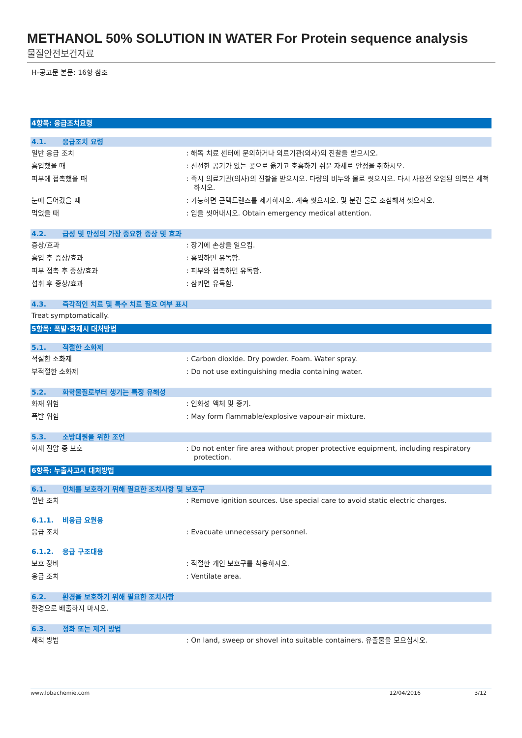METHANOL 50% SOLUTION IN WATER For Protein sequence analysis
물질안전보건자료
H-공고문 본문: 16항 참조
4항목: 응급조치요령
4.1. 응급조치 요령
일반 응급 조치 : 해독 치료 센터에 문의하거나 의료기관(의사)의 진찰을 받으시오.
흡입했을 때 : 신선한 공기가 있는 곳으로 옮기고 호흡하기 쉬운 자세로 안정을 취하시오.
피부에 접촉했을 때 : 즉시 의료기관(의사)의 진찰을 받으시오. 다량의 비누와 물로 씻으시오. 다시 사용전 오염된 의복은 세척하시오.
눈에 들어갔을 때 : 가능하면 콘택트렌즈를 제거하시오. 계속 씻으시오. 몇 분간 물로 조심해서 씻으시오.
먹었을 때 : 입을 씻어내시오. Obtain emergency medical attention.
4.2. 급성 및 만성의 가장 중요한 증상 및 효과
증상/효과 : 장기에 손상을 일으킴.
흡입 후 증상/효과 : 흡입하면 유독함.
피부 접촉 후 증상/효과 : 피부와 접촉하면 유독함.
섭취 후 증상/효과 : 삼키면 유독함.
4.3. 즉각적인 치료 및 특수 치료 필요 여부 표시
Treat symptomatically.
5항목: 폭발·화재시 대처방법
5.1. 적절한 소화제
적절한 소화제 : Carbon dioxide. Dry powder. Foam. Water spray.
부적절한 소화제 : Do not use extinguishing media containing water.
5.2. 화학물질로부터 생기는 특정 유해성
화재 위험 : 인화성 액체 및 증기.
폭발 위험 : May form flammable/explosive vapour-air mixture.
5.3. 소방대원을 위한 조언
화재 진압 중 보호 : Do not enter fire area without proper protective equipment, including respiratory protection.
6항목: 누출사고시 대처방법
6.1. 인체를 보호하기 위해 필요한 조치사항 및 보호구
일반 조치 : Remove ignition sources. Use special care to avoid static electric charges.
6.1.1. 비응급 요원용
응급 조치 : Evacuate unnecessary personnel.
6.1.2. 응급 구조대용
보호 장비 : 적절한 개인 보호구를 착용하시오.
응급 조치 : Ventilate area.
6.2. 환경을 보호하기 위해 필요한 조치사항
환경으로 배출하지 마시오.
6.3. 정화 또는 제거 방법
세척 방법 : On land, sweep or shovel into suitable containers. 유출물을 모으십시오.
www.lobachemie.com 12/04/2016 3/12